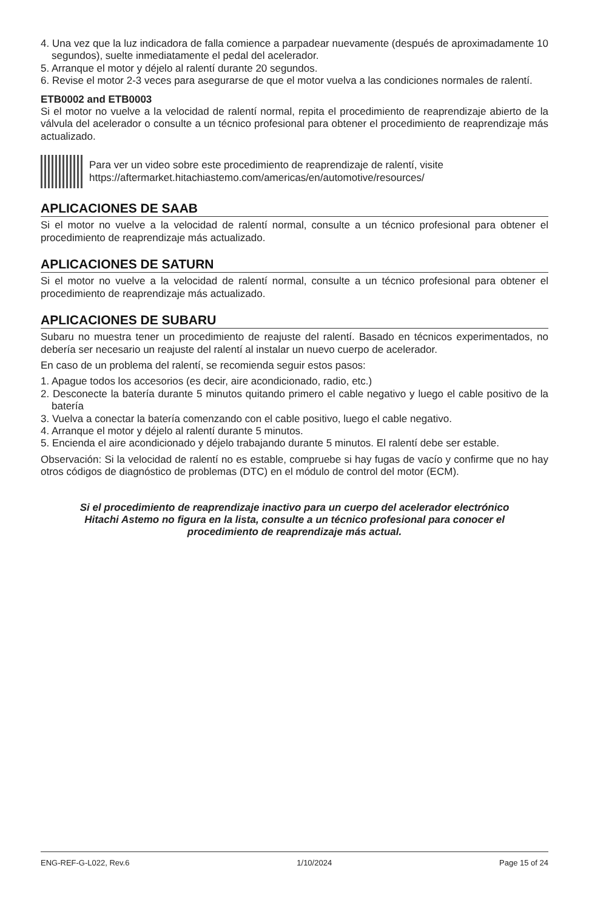4. Una vez que la luz indicadora de falla comience a parpadear nuevamente (después de aproximadamente 10 segundos), suelte inmediatamente el pedal del acelerador.
5. Arranque el motor y déjelo al ralentí durante 20 segundos.
6. Revise el motor 2-3 veces para asegurarse de que el motor vuelva a las condiciones normales de ralentí.
ETB0002 and ETB0003
Si el motor no vuelve a la velocidad de ralentí normal, repita el procedimiento de reaprendizaje abierto de la válvula del acelerador o consulte a un técnico profesional para obtener el procedimiento de reaprendizaje más actualizado.
Para ver un video sobre este procedimiento de reaprendizaje de ralentí, visite
https://aftermarket.hitachiastemo.com/americas/en/automotive/resources/
APLICACIONES DE SAAB
Si el motor no vuelve a la velocidad de ralentí normal, consulte a un técnico profesional para obtener el procedimiento de reaprendizaje más actualizado.
APLICACIONES DE SATURN
Si el motor no vuelve a la velocidad de ralentí normal, consulte a un técnico profesional para obtener el procedimiento de reaprendizaje más actualizado.
APLICACIONES DE SUBARU
Subaru no muestra tener un procedimiento de reajuste del ralentí. Basado en técnicos experimentados, no debería ser necesario un reajuste del ralentí al instalar un nuevo cuerpo de acelerador.
En caso de un problema del ralentí, se recomienda seguir estos pasos:
1. Apague todos los accesorios (es decir, aire acondicionado, radio, etc.)
2. Desconecte la batería durante 5 minutos quitando primero el cable negativo y luego el cable positivo de la batería
3. Vuelva a conectar la batería comenzando con el cable positivo, luego el cable negativo.
4. Arranque el motor y déjelo al ralentí durante 5 minutos.
5. Encienda el aire acondicionado y déjelo trabajando durante 5 minutos. El ralentí debe ser estable.
Observación: Si la velocidad de ralentí no es estable, compruebe si hay fugas de vacío y confirme que no hay otros códigos de diagnóstico de problemas (DTC) en el módulo de control del motor (ECM).
Si el procedimiento de reaprendizaje inactivo para un cuerpo del acelerador electrónico
Hitachi Astemo no figura en la lista, consulte a un técnico profesional para conocer el
procedimiento de reaprendizaje más actual.
ENG-REF-G-L022, Rev.6 1/10/2024 Page 15 of 24